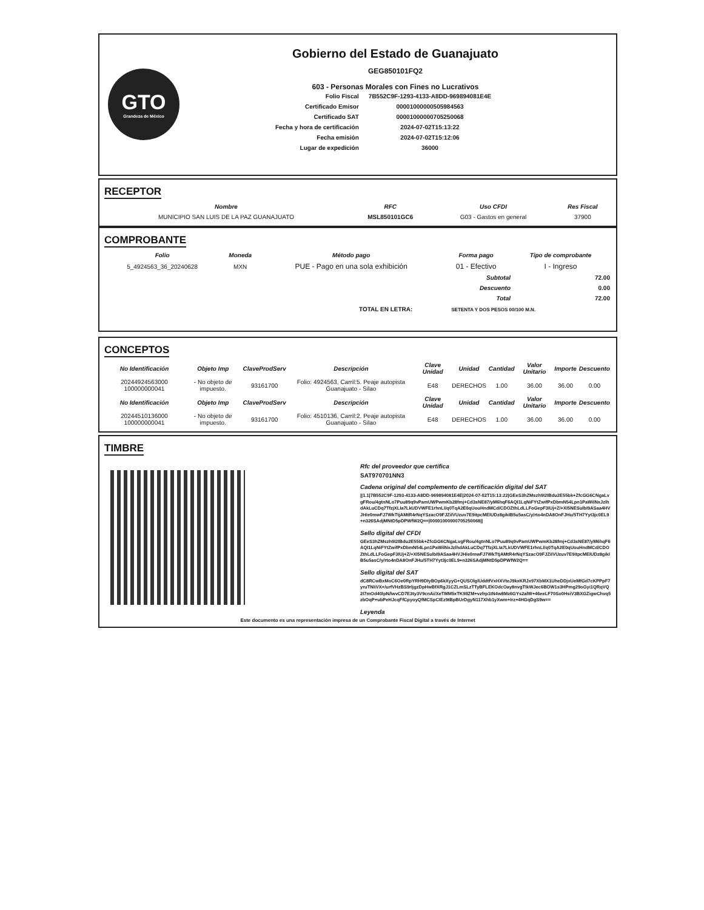GTO
Grandeza de México
Gobierno del Estado de Guanajuato
GEG850101FQ2
603 - Personas Morales con Fines no Lucrativos
| Folio Fiscal | 7B552C9F-1293-4133-A8DD-969894081E4E |
| Certificado Emisor | 00001000000505984563 |
| Certificado SAT | 00001000000705250068 |
| Fecha y hora de certificación | 2024-07-02T15:13:22 |
| Fecha emisión | 2024-07-02T15:12:06 |
| Lugar de expedición | 36000 |
RECEPTOR
| Nombre | RFC | Uso CFDI | Res Fiscal |
| --- | --- | --- | --- |
| MUNICIPIO SAN LUIS DE LA PAZ GUANAJUATO | MSL850101GC6 | G03 - Gastos en general | 37900 |
COMPROBANTE
| Folio | Moneda | Método pago | Forma pago | Tipo de comprobante |
| --- | --- | --- | --- | --- |
| 5_4924563_36_20240628 | MXN | PUE - Pago en una sola exhibición | 01 - Efectivo | I - Ingreso |
| Subtotal | 72.00 |
| Descuento | 0.00 |
| Total | 72.00 |
TOTAL EN LETRA: SETENTA Y DOS PESOS 00/100 M.N.
CONCEPTOS
| No Identificación | Objeto Imp | ClaveProdServ | Descripción | Clave Unidad | Unidad | Cantidad | Valor Unitario | Importe | Descuento |
| --- | --- | --- | --- | --- | --- | --- | --- | --- | --- |
| 20244924563000 100000000041 | - No objeto de impuesto. | 93161700 | Folio: 4924563, Carril:5. Peaje autopista Guanajuato - Silao | E48 | DERECHOS | 1.00 | 36.00 | 36.00 | 0.00 |
| No Identificación | Objeto Imp | ClaveProdServ | Descripción | Clave Unidad | Unidad | Cantidad | Valor Unitario | Importe | Descuento |
| 20244510136000 100000000041 | - No objeto de impuesto. | 93161700 | Folio: 4510136, Carril:2. Peaje autopista Guanajuato - Silao | E48 | DERECHOS | 1.00 | 36.00 | 36.00 | 0.00 |
TIMBRE
Rfc del proveedor que certifica
SAT970701NN3
Cadena original del complemento de certificación digital del SAT
||1.1|7B552C9F-1293-4133-A8DD-969894081E4E|2024-07-02T15:13:22|GEeS3hZMszh9I2IBdu2E55bk+ZfcGG6CNgaLvgFRou/4gtnNLo7Puu89q9vPamUWPwmKb28fmj+Cd3sNE87/yM6hqF6AQI1LqNiFYtZwifPxDbmN54Lpn1PaWilNxJzlhdAkLuCDq7TfzjXLIa7LkUDVWFE1rhnLl/q0TqA2E0qUouHndMCd/CDOZthLdLLFoGepF3IUj+Z/+XI5NESulbI9ASaa4HVJH/e0mwFJ7WkTtjAMtR4rNqYSzacO9FJZiIVUzuv7E9itpcMEIUDz8gikIB5u5asC/y/rto4nDA8OnFJHu/5TH7Yyt3jc0EL9+n326SAdjMNtD5pDPWfW2Q==|00001000000705250068||
Sello digital del CFDI
GEeS3hZMszh9I2IBdu2E55bk+ZfcGG6CNgaLvgFRou/4gtnNLo7Puu89q9vPamUWPwmKb28fmj+Cd3sNE87/yM6hqF6AQI1LqNiFYtZwifPxDbmN54Lpn1PaWilNxJzlhdAkLuCDq7TfzjXLIa7LkUDVWFE1rhnLl/q0TqA2E0qUouHndMCd/CDOZthLdLLFoGepF3IUj+Z/+XI5NESulbI9ASaa4HVJH/e0mwFJ7WkTtjAMtR4rNqYSzacO9FJZiIVUzuv7E9itpcMEIUDz8gikIB5u5asC/y/rto4nDA8OnFJHu/5TH7Yyt3jc0EL9+n326SAdjMNtD5pDPWfW2Q==
Sello digital del SAT
dC8RCwBxMoC6Oe0RpYRH9DIyBOp6kXyyG+QUSOlglUddtfVxHXVteJ9kxKRJx97XbMX1UheDDjxUeMfGd7cKPPpF7yruTNIiVX+/urfVHzBS9rljgzDpHwBfXRgJ1CZLmSLzTTyBFLEKOdcOay8nvgTIkWJec6BOW1s3HPmg29oGyi1QRqVQ2I7mOd40lpN/lwvCD7E3ty3V9cnAi/XeTMM5xTK9IIZM+vzfrp1tN4w8Mz6GYs2alW+46eeLF70So0HsiV3BXGZigwChvq5zbOqP+ubPeHJcqFfCpyoyQfMCSpCIEz9tBpBUrDgyN117Xhb1yXwm+Irz+4HGqDgS9w==
Leyenda
Este documento es una representación impresa de un Comprobante Fiscal Digital a través de Internet